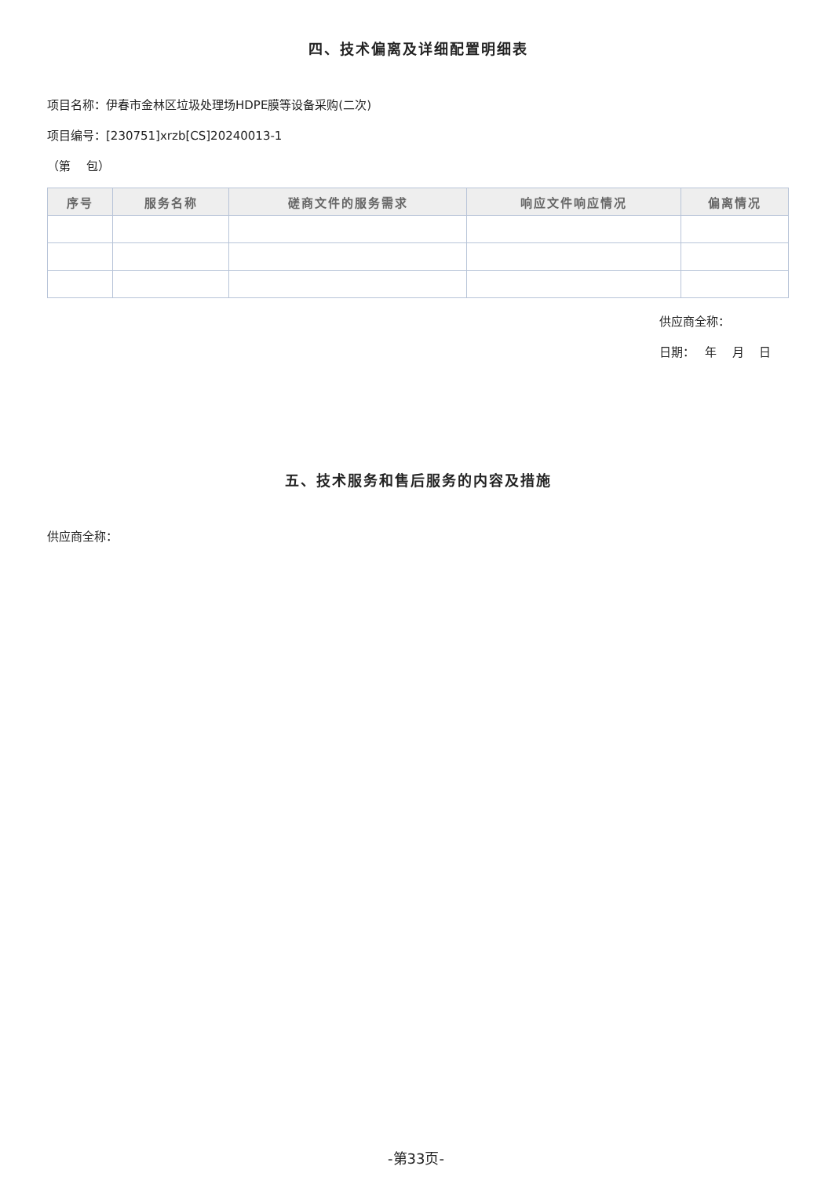四、技术偏离及详细配置明细表
项目名称：伊春市金林区垃圾处理场HDPE膜等设备采购(二次)
项目编号：[230751]xrzb[CS]20240013-1
（第　 包）
| 序号 | 服务名称 | 磋商文件的服务需求 | 响应文件响应情况 | 偏离情况 |
| --- | --- | --- | --- | --- |
供应商全称：
日期：　 年　 月　 日
五、技术服务和售后服务的内容及措施
供应商全称：
-第33页-